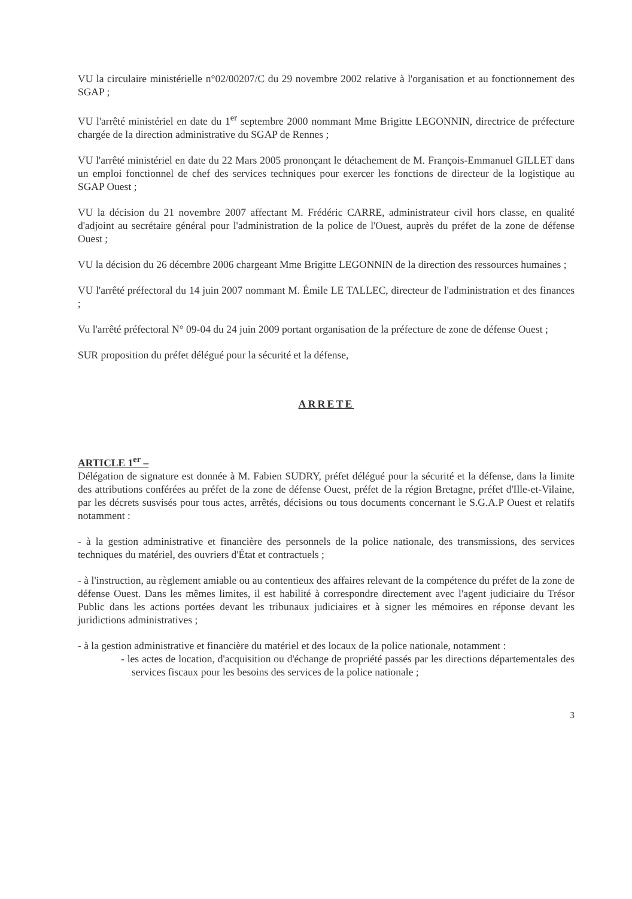VU la circulaire ministérielle n°02/00207/C du 29 novembre 2002 relative à l'organisation et au fonctionnement des SGAP ;
VU l'arrêté ministériel en date du 1<sup>er</sup> septembre 2000 nommant Mme Brigitte LEGONNIN, directrice de préfecture chargée de la direction administrative du SGAP de Rennes ;
VU l'arrêté ministériel en date du 22 Mars 2005 prononçant le détachement de M. François-Emmanuel GILLET dans un emploi fonctionnel de chef des services techniques pour exercer les fonctions de directeur de la logistique au SGAP Ouest ;
VU la décision du 21 novembre 2007 affectant M. Frédéric CARRE, administrateur civil hors classe, en qualité d'adjoint au secrétaire général pour l'administration de la police de l'Ouest, auprès du préfet de la zone de défense Ouest ;
VU la décision du 26 décembre 2006 chargeant Mme Brigitte LEGONNIN de la direction des ressources humaines ;
VU l'arrêté préfectoral du 14 juin 2007 nommant M. Émile LE TALLEC, directeur de l'administration et des finances ;
Vu l'arrêté préfectoral N° 09-04 du 24 juin 2009 portant organisation de la préfecture de zone de défense Ouest ;
SUR proposition du préfet délégué pour la sécurité et la défense,
ARRETE
ARTICLE 1<sup>er</sup> –
Délégation de signature est donnée à M. Fabien SUDRY, préfet délégué pour la sécurité et la défense, dans la limite des attributions conférées au préfet de la zone de défense Ouest, préfet de la région Bretagne, préfet d'Ille-et-Vilaine, par les décrets susvisés pour tous actes, arrêtés, décisions ou tous documents concernant le S.G.A.P Ouest et relatifs notamment :
- à la gestion administrative et financière des personnels de la police nationale, des transmissions, des services techniques du matériel, des ouvriers d'État et contractuels ;
- à l'instruction, au règlement amiable ou au contentieux des affaires relevant de la compétence du préfet de la zone de défense Ouest. Dans les mêmes limites, il est habilité à correspondre directement avec l'agent judiciaire du Trésor Public dans les actions portées devant les tribunaux judiciaires et à signer les mémoires en réponse devant les juridictions administratives ;
- à la gestion administrative et financière du matériel et des locaux de la police nationale, notamment :
- les actes de location, d'acquisition ou d'échange de propriété passés par les directions départementales des services fiscaux pour les besoins des services de la police nationale ;
3